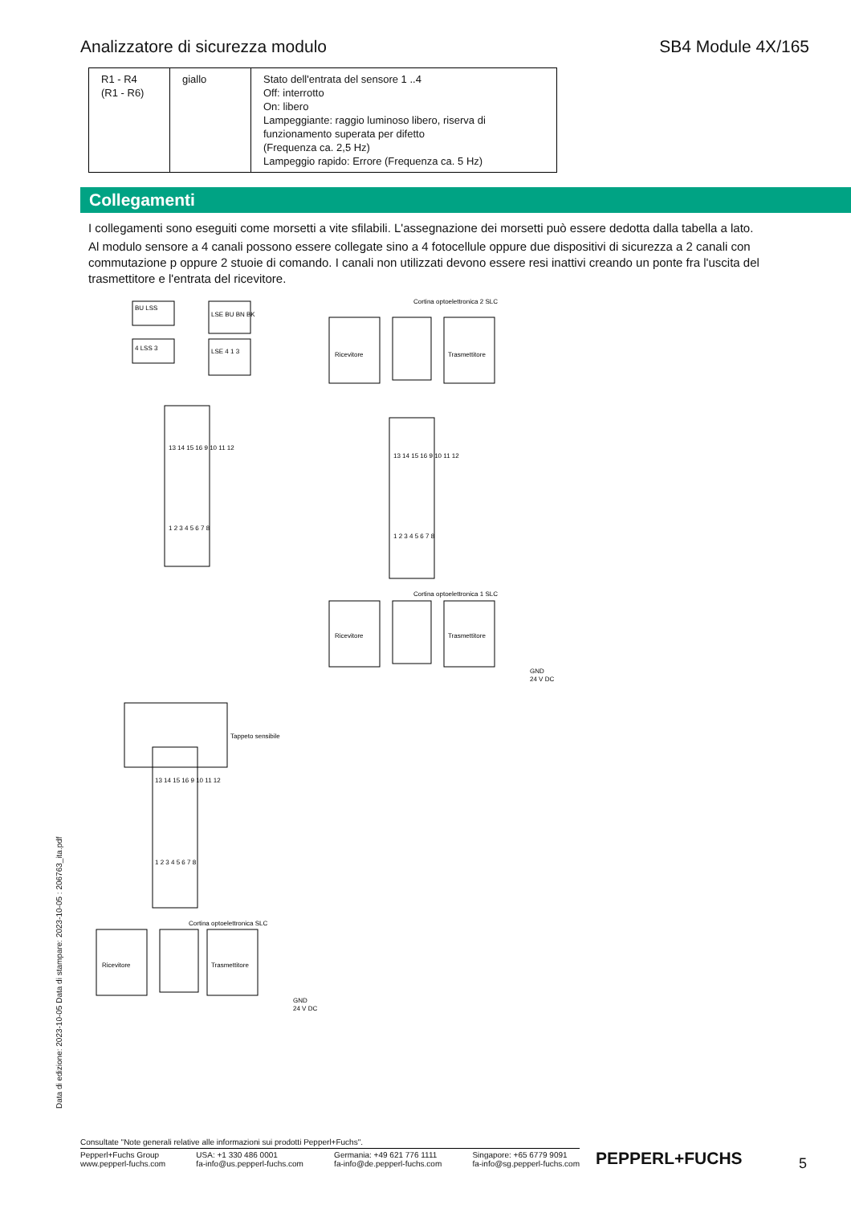Analizzatore di sicurezza modulo SB4 Module 4X/165
| R1 - R4 (R1 - R6) | giallo | Stato dell'entrata del sensore 1 ..4 Off: interrotto On: libero Lampeggiante: raggio luminoso libero, riserva di funzionamento superata per difetto (Frequenza ca. 2,5 Hz) Lampeggio rapido: Errore (Frequenza ca. 5 Hz) |
Collegamenti
I collegamenti sono eseguiti come morsetti a vite sfilabili. L'assegnazione dei morsetti può essere dedotta dalla tabella a lato.
Al modulo sensore a 4 canali possono essere collegate sino a 4 fotocellule oppure due dispositivi di sicurezza a 2 canali con commutazione p oppure 2 stuoie di comando. I canali non utilizzati devono essere resi inattivi creando un ponte fra l'uscita del trasmettitore e l'entrata del ricevitore.
BU LSS
LSE BU BN BK
4 LSS 3
LSE 4 1 3
13 14 15 16 9 10 11 12
1 2 3 4 5 6 7 8
Cortina optoelettronica 2 SLC
Ricevitore
Trasmettitore
13 14 15 16 9 10 11 12
1 2 3 4 5 6 7 8
Cortina optoelettronica 1 SLC
Ricevitore
Trasmettitore
GND
24 V DC
Tappeto sensibile
13 14 15 16 9 10 11 12
1 2 3 4 5 6 7 8
Cortina optoelettronica SLC
Ricevitore
Trasmettitore
GND
24 V DC
Data di edizione: 2023-10-05 Data di stampare: 2023-10-05 : 206763_ita.pdf
Consultate "Note generali relative alle informazioni sui prodotti Pepperl+Fuchs".
Pepperl+Fuchs Group
www.pepperl-fuchs.com USA: +1 330 486 0001
fa-info@us.pepperl-fuchs.com Germania: +49 621 776 1111
fa-info@de.pepperl-fuchs.com Singapore: +65 6779 9091
fa-info@sg.pepperl-fuchs.com
PEPPERL+FUCHS 5